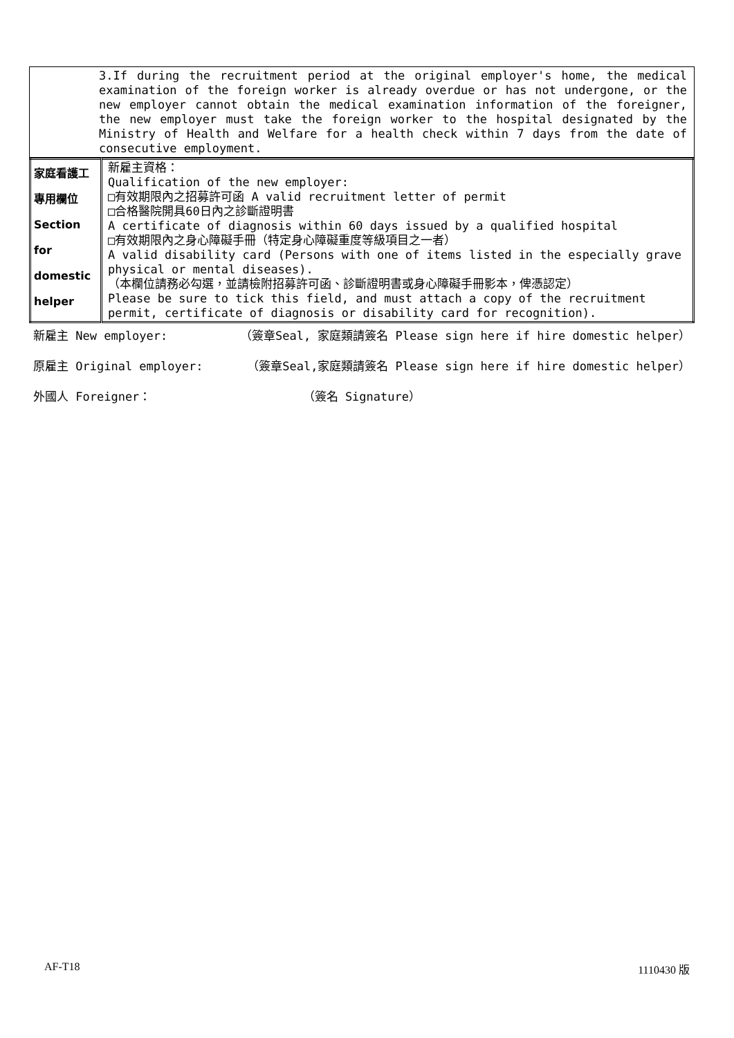3.If during the recruitment period at the original employer's home, the medical examination of the foreign worker is already overdue or has not undergone, or the new employer cannot obtain the medical examination information of the foreigner, the new employer must take the foreign worker to the hospital designated by the Ministry of Health and Welfare for a health check within 7 days from the date of consecutive employment.
| 家庭看護工 專用欄位 Section for domestic helper | 新雇主資格： Qualification of the new employer: □有效期限內之招募許可函 A valid recruitment letter of permit □合格醫院開具60日內之診斷證明書 A certificate of diagnosis within 60 days issued by a qualified hospital □有效期限內之身心障礙手冊（特定身心障礙重度等級項目之一者） A valid disability card (Persons with one of items listed in the especially grave physical or mental diseases). （本欄位請務必勾選，並請檢附招募許可函、診斷證明書或身心障礙手冊影本，俾憑認定） Please be sure to tick this field, and must attach a copy of the recruitment permit, certificate of diagnosis or disability card for recognition). |
新雇主 New employer: （簽章Seal, 家庭類請簽名 Please sign here if hire domestic helper）
原雇主 Original employer: （簽章Seal,家庭類請簽名 Please sign here if hire domestic helper）
外國人 Foreigner： （簽名 Signature）
AF-T18 1110430 版